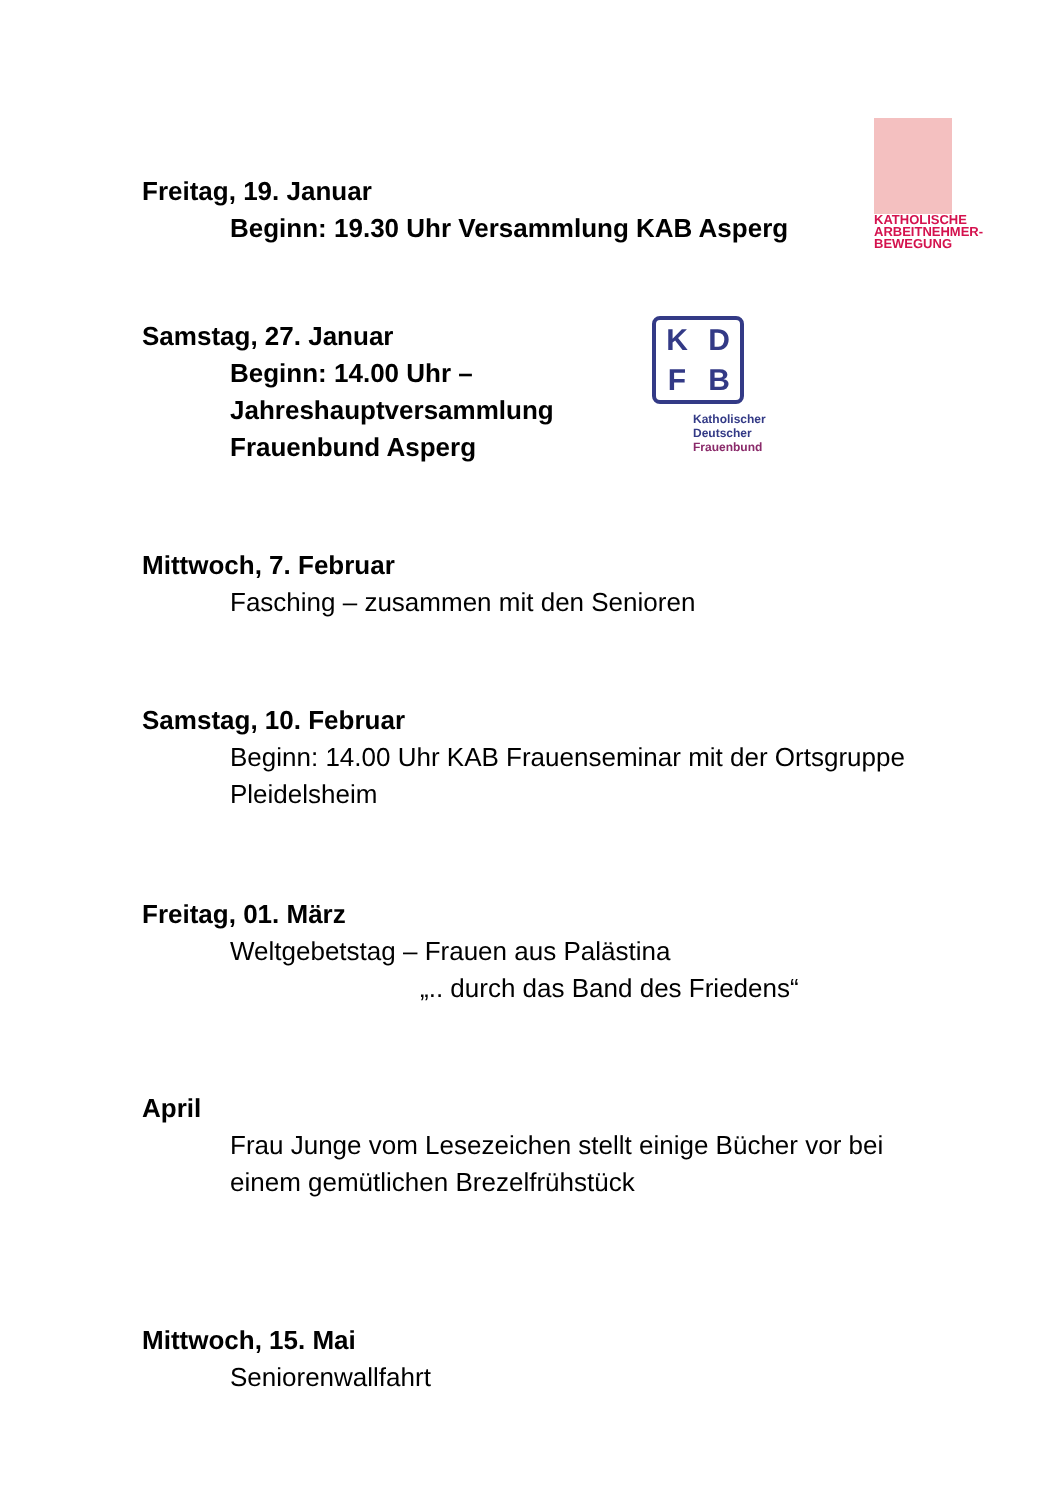KATHOLISCHE ARBEITNEHMER-BEWEGUNG
K
D
F
B
Katholischer
Deutscher
Frauenbund
Freitag, 19. Januar
Beginn: 19.30 Uhr Versammlung KAB Asperg
Samstag, 27. Januar
Beginn: 14.00 Uhr –
Jahreshauptversammlung
Frauenbund Asperg
Mittwoch, 7. Februar
Fasching – zusammen mit den Senioren
Samstag, 10. Februar
Beginn: 14.00 Uhr KAB Frauenseminar mit der Ortsgruppe
Pleidelsheim
Freitag, 01. März
Weltgebetstag – Frauen aus Palästina
„.. durch das Band des Friedens“
April
Frau Junge vom Lesezeichen stellt einige Bücher vor bei
einem gemütlichen Brezelfrühstück
Mittwoch, 15. Mai
Seniorenwallfahrt